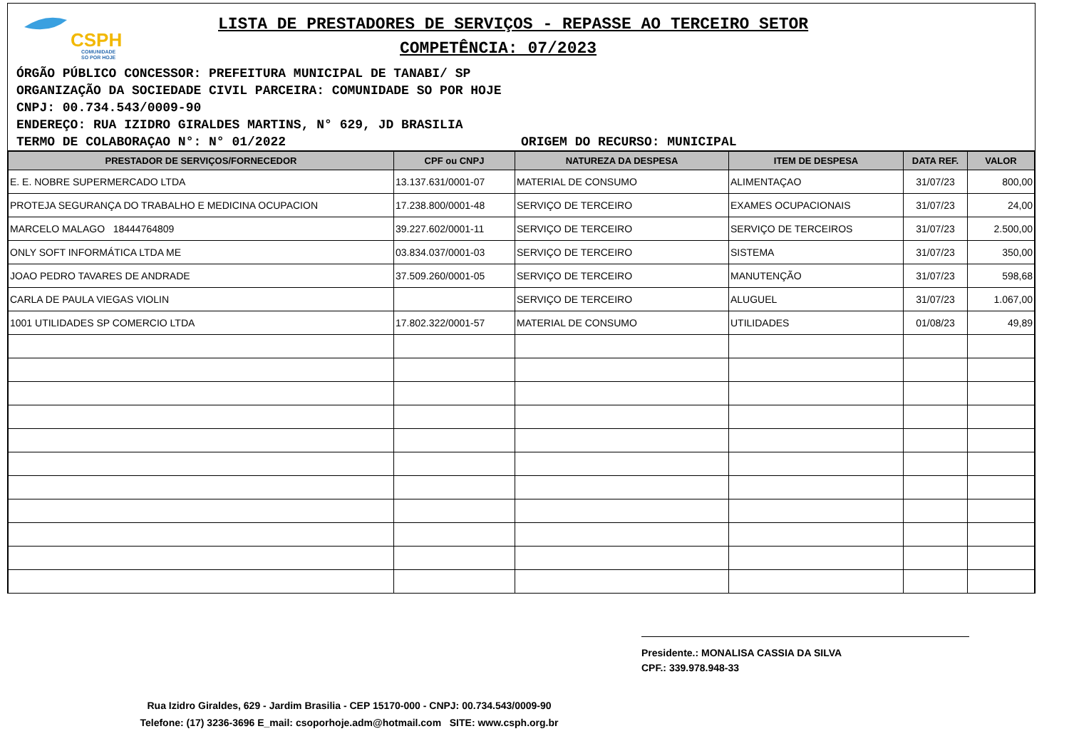CSPH
COMUNIDADE
SO POR HOJE
LISTA DE PRESTADORES DE SERVIÇOS - REPASSE AO TERCEIRO SETOR
COMPETÊNCIA: 07/2023
ÓRGÃO PÚBLICO CONCESSOR: PREFEITURA MUNICIPAL DE TANABI/ SP
ORGANIZAÇÃO DA SOCIEDADE CIVIL PARCEIRA: COMUNIDADE SO POR HOJE
CNPJ: 00.734.543/0009-90
ENDEREÇO: RUA IZIDRO GIRALDES MARTINS, N° 629, JD BRASILIA
TERMO DE COLABORAÇAO N°: N° 01/2022 ORIGEM DO RECURSO: MUNICIPAL
| PRESTADOR DE SERVIÇOS/FORNECEDOR | CPF ou CNPJ | NATUREZA DA DESPESA | ITEM DE DESPESA | DATA REF. | VALOR |
| --- | --- | --- | --- | --- | --- |
| E. E. NOBRE SUPERMERCADO LTDA | 13.137.631/0001-07 | MATERIAL DE CONSUMO | ALIMENTAÇAO | 31/07/23 | 800,00 |
| PROTEJA SEGURANÇA DO TRABALHO E MEDICINA OCUPACION | 17.238.800/0001-48 | SERVIÇO DE TERCEIRO | EXAMES OCUPACIONAIS | 31/07/23 | 24,00 |
| MARCELO MALAGO 18444764809 | 39.227.602/0001-11 | SERVIÇO DE TERCEIRO | SERVIÇO DE TERCEIROS | 31/07/23 | 2.500,00 |
| ONLY SOFT INFORMÁTICA LTDA ME | 03.834.037/0001-03 | SERVIÇO DE TERCEIRO | SISTEMA | 31/07/23 | 350,00 |
| JOAO PEDRO TAVARES DE ANDRADE | 37.509.260/0001-05 | SERVIÇO DE TERCEIRO | MANUTENÇÃO | 31/07/23 | 598,68 |
| CARLA DE PAULA VIEGAS VIOLIN | | SERVIÇO DE TERCEIRO | ALUGUEL | 31/07/23 | 1.067,00 |
| 1001 UTILIDADES SP COMERCIO LTDA | 17.802.322/0001-57 | MATERIAL DE CONSUMO | UTILIDADES | 01/08/23 | 49,89 |
Presidente.: MONALISA CASSIA DA SILVA
CPF.: 339.978.948-33
Rua Izidro Giraldes, 629 - Jardim Brasilia - CEP 15170-000 - CNPJ: 00.734.543/0009-90
Telefone: (17) 3236-3696 E_mail: csoporhoje.adm@hotmail.com SITE: www.csph.org.br